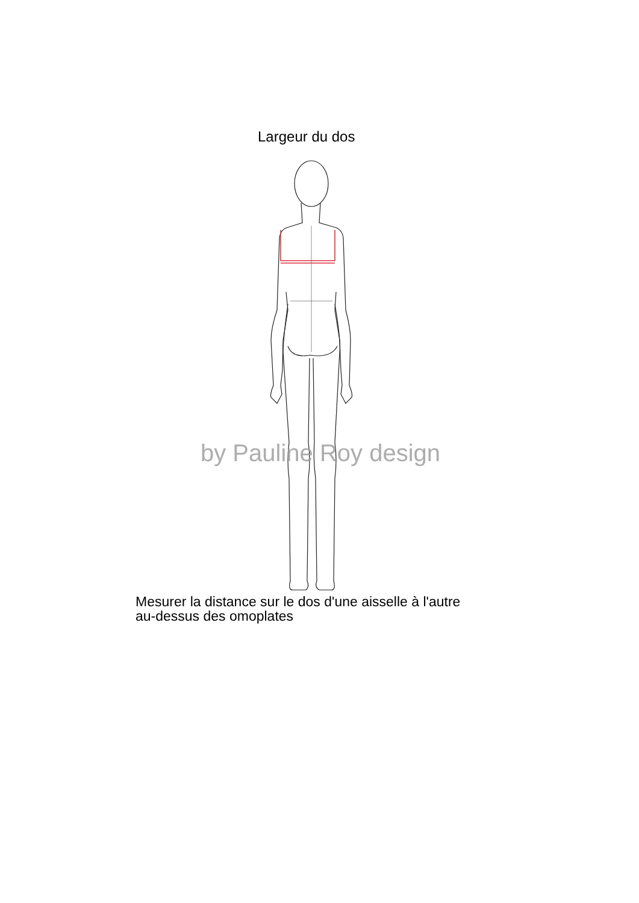Largeur du dos
by Pauline Roy design
Mesurer la distance sur le dos d'une aisselle à l'autre
au-dessus des omoplates